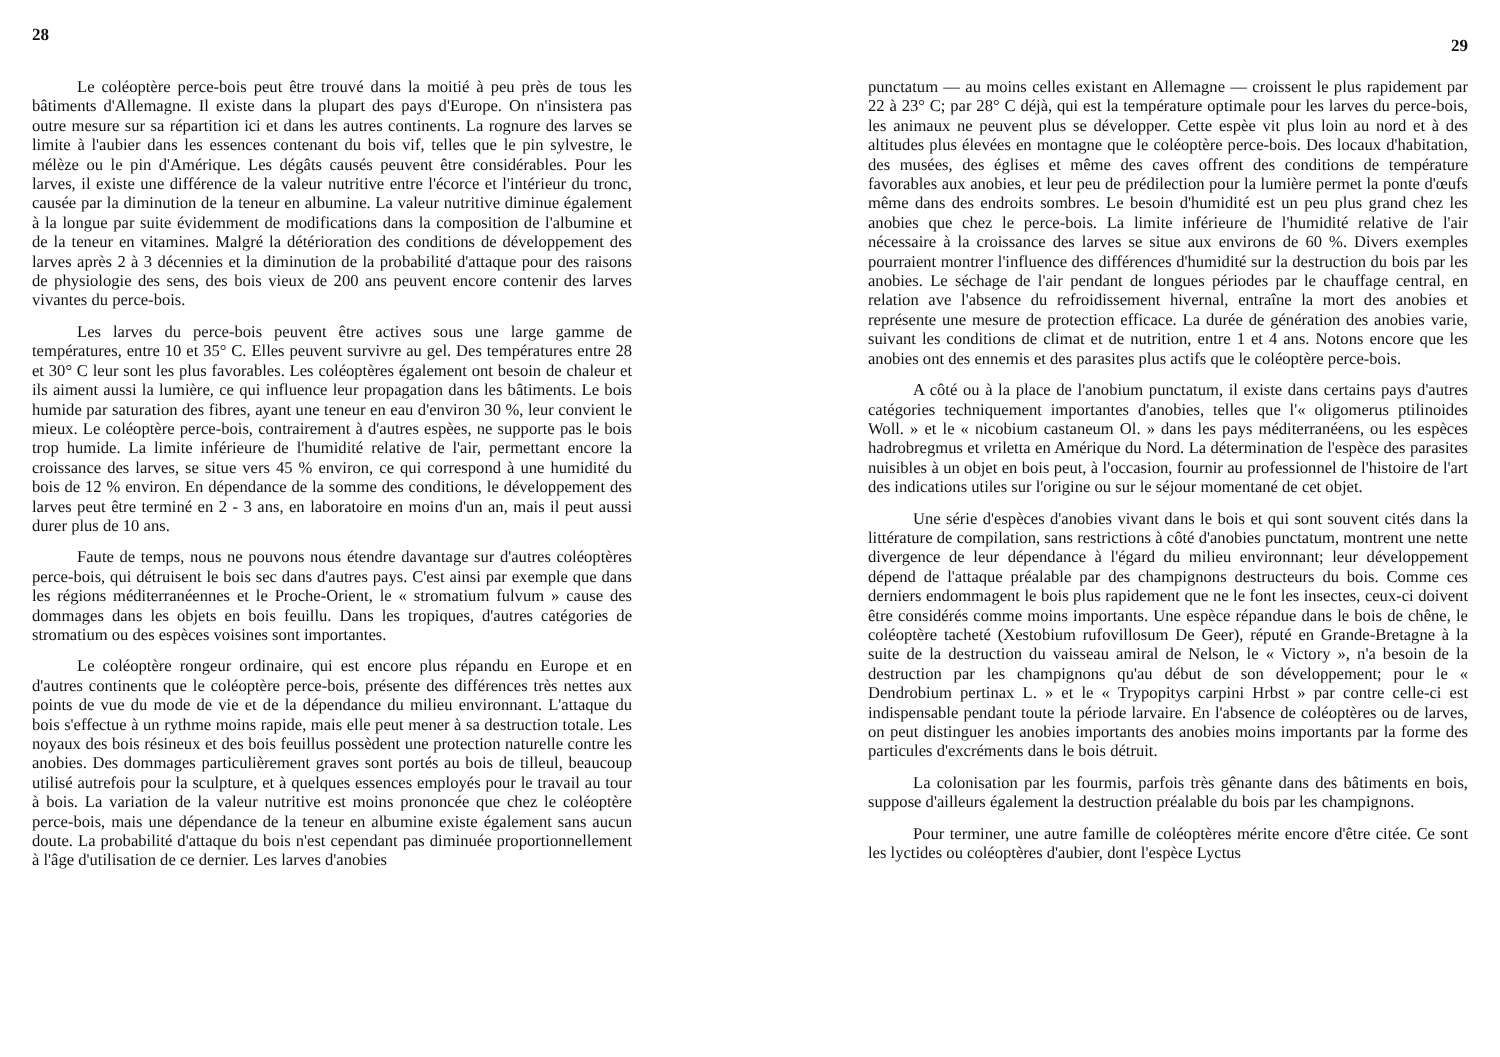28
Le coléoptère perce-bois peut être trouvé dans la moitié à peu près de tous les bâtiments d'Allemagne. Il existe dans la plupart des pays d'Europe. On n'insistera pas outre mesure sur sa répartition ici et dans les autres continents. La rognure des larves se limite à l'aubier dans les essences contenant du bois vif, telles que le pin sylvestre, le mélèze ou le pin d'Amérique. Les dégâts causés peuvent être considérables. Pour les larves, il existe une différence de la valeur nutritive entre l'écorce et l'intérieur du tronc, causée par la diminution de la teneur en albumine. La valeur nutritive diminue également à la longue par suite évidemment de modifications dans la composition de l'albumine et de la teneur en vitamines. Malgré la détérioration des conditions de développement des larves après 2 à 3 décennies et la diminution de la probabilité d'attaque pour des raisons de physiologie des sens, des bois vieux de 200 ans peuvent encore contenir des larves vivantes du perce-bois.
Les larves du perce-bois peuvent être actives sous une large gamme de températures, entre 10 et 35° C. Elles peuvent survivre au gel. Des températures entre 28 et 30° C leur sont les plus favorables. Les coléoptères également ont besoin de chaleur et ils aiment aussi la lumière, ce qui influence leur propagation dans les bâtiments. Le bois humide par saturation des fibres, ayant une teneur en eau d'environ 30 %, leur convient le mieux. Le coléoptère perce-bois, contrairement à d'autres espèes, ne supporte pas le bois trop humide. La limite inférieure de l'humidité relative de l'air, permettant encore la croissance des larves, se situe vers 45 % environ, ce qui correspond à une humidité du bois de 12 % environ. En dépendance de la somme des conditions, le développement des larves peut être terminé en 2 - 3 ans, en laboratoire en moins d'un an, mais il peut aussi durer plus de 10 ans.
Faute de temps, nous ne pouvons nous étendre davantage sur d'autres coléoptères perce-bois, qui détruisent le bois sec dans d'autres pays. C'est ainsi par exemple que dans les régions méditerranéennes et le Proche-Orient, le « stromatium fulvum » cause des dommages dans les objets en bois feuillu. Dans les tropiques, d'autres catégories de stromatium ou des espèces voisines sont importantes.
Le coléoptère rongeur ordinaire, qui est encore plus répandu en Europe et en d'autres continents que le coléoptère perce-bois, présente des différences très nettes aux points de vue du mode de vie et de la dépendance du milieu environnant. L'attaque du bois s'effectue à un rythme moins rapide, mais elle peut mener à sa destruction totale. Les noyaux des bois résineux et des bois feuillus possèdent une protection naturelle contre les anobies. Des dommages particulièrement graves sont portés au bois de tilleul, beaucoup utilisé autrefois pour la sculpture, et à quelques essences employés pour le travail au tour à bois. La variation de la valeur nutritive est moins prononcée que chez le coléoptère perce-bois, mais une dépendance de la teneur en albumine existe également sans aucun doute. La probabilité d'attaque du bois n'est cependant pas diminuée proportionnellement à l'âge d'utilisation de ce dernier. Les larves d'anobies
29
punctatum — au moins celles existant en Allemagne — croissent le plus rapidement par 22 à 23° C; par 28° C déjà, qui est la température optimale pour les larves du perce-bois, les animaux ne peuvent plus se développer. Cette espèe vit plus loin au nord et à des altitudes plus élevées en montagne que le coléoptère perce-bois. Des locaux d'habitation, des musées, des églises et même des caves offrent des conditions de température favorables aux anobies, et leur peu de prédilection pour la lumière permet la ponte d'œufs même dans des endroits sombres. Le besoin d'humidité est un peu plus grand chez les anobies que chez le perce-bois. La limite inférieure de l'humidité relative de l'air nécessaire à la croissance des larves se situe aux environs de 60 %. Divers exemples pourraient montrer l'influence des différences d'humidité sur la destruction du bois par les anobies. Le séchage de l'air pendant de longues périodes par le chauffage central, en relation ave l'absence du refroidissement hivernal, entraîne la mort des anobies et représente une mesure de protection efficace. La durée de génération des anobies varie, suivant les conditions de climat et de nutrition, entre 1 et 4 ans. Notons encore que les anobies ont des ennemis et des parasites plus actifs que le coléoptère perce-bois.
A côté ou à la place de l'anobium punctatum, il existe dans certains pays d'autres catégories techniquement importantes d'anobies, telles que l'« oligomerus ptilinoides Woll. » et le « nicobium castaneum Ol. » dans les pays méditerranéens, ou les espèces hadrobregmus et vriletta en Amérique du Nord. La détermination de l'espèce des parasites nuisibles à un objet en bois peut, à l'occasion, fournir au professionnel de l'histoire de l'art des indications utiles sur l'origine ou sur le séjour momentané de cet objet.
Une série d'espèces d'anobies vivant dans le bois et qui sont souvent cités dans la littérature de compilation, sans restrictions à côté d'anobies punctatum, montrent une nette divergence de leur dépendance à l'égard du milieu environnant; leur développement dépend de l'attaque préalable par des champignons destructeurs du bois. Comme ces derniers endommagent le bois plus rapidement que ne le font les insectes, ceux-ci doivent être considérés comme moins importants. Une espèce répandue dans le bois de chêne, le coléoptère tacheté (Xestobium rufovillosum De Geer), réputé en Grande-Bretagne à la suite de la destruction du vaisseau amiral de Nelson, le « Victory », n'a besoin de la destruction par les champignons qu'au début de son développement; pour le « Dendrobium pertinax L. » et le « Trypopitys carpini Hrbst » par contre celle-ci est indispensable pendant toute la période larvaire. En l'absence de coléoptères ou de larves, on peut distinguer les anobies importants des anobies moins importants par la forme des particules d'excréments dans le bois détruit.
La colonisation par les fourmis, parfois très gênante dans des bâtiments en bois, suppose d'ailleurs également la destruction préalable du bois par les champignons.
Pour terminer, une autre famille de coléoptères mérite encore d'être citée. Ce sont les lyctides ou coléoptères d'aubier, dont l'espèce Lyctus